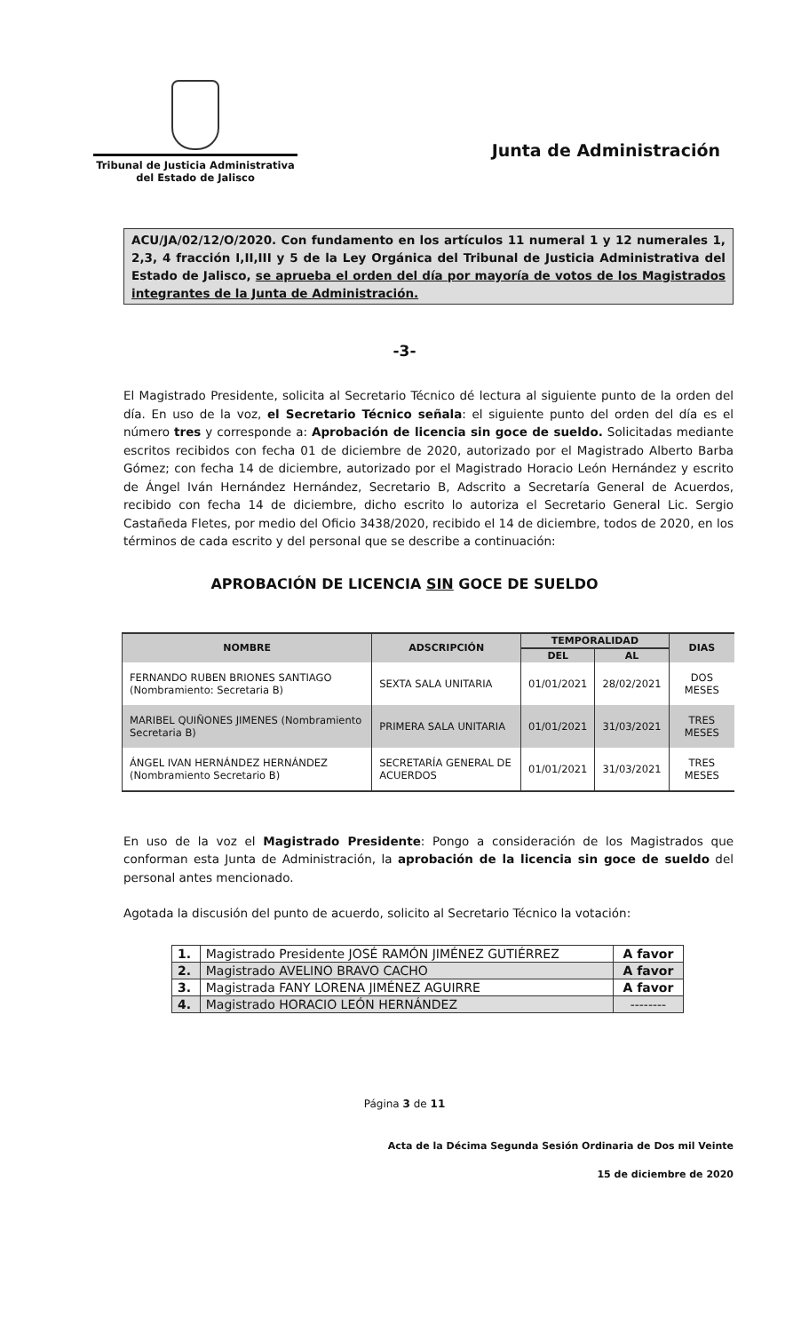Tribunal de Justicia Administrativa
del Estado de Jalisco
Junta de Administración
ACU/JA/02/12/O/2020. Con fundamento en los artículos 11 numeral 1 y 12 numerales 1, 2,3, 4 fracción I,II,III y 5 de la Ley Orgánica del Tribunal de Justicia Administrativa del Estado de Jalisco, se aprueba el orden del día por mayoría de votos de los Magistrados integrantes de la Junta de Administración.
-3-
El Magistrado Presidente, solicita al Secretario Técnico dé lectura al siguiente punto de la orden del día. En uso de la voz, el Secretario Técnico señala: el siguiente punto del orden del día es el número tres y corresponde a: Aprobación de licencia sin goce de sueldo. Solicitadas mediante escritos recibidos con fecha 01 de diciembre de 2020, autorizado por el Magistrado Alberto Barba Gómez; con fecha 14 de diciembre, autorizado por el Magistrado Horacio León Hernández y escrito de Ángel Iván Hernández Hernández, Secretario B, Adscrito a Secretaría General de Acuerdos, recibido con fecha 14 de diciembre, dicho escrito lo autoriza el Secretario General Lic. Sergio Castañeda Fletes, por medio del Oficio 3438/2020, recibido el 14 de diciembre, todos de 2020, en los términos de cada escrito y del personal que se describe a continuación:
APROBACIÓN DE LICENCIA SIN GOCE DE SUELDO
| NOMBRE | ADSCRIPCIÓN | TEMPORALIDAD | | DIAS |
| --- | --- | --- | --- | --- |
| | | DEL | AL | |
| FERNANDO RUBEN BRIONES SANTIAGO (Nombramiento: Secretaria B) | SEXTA SALA UNITARIA | 01/01/2021 | 28/02/2021 | DOS MESES |
| MARIBEL QUIÑONES JIMENES (Nombramiento Secretaria B) | PRIMERA SALA UNITARIA | 01/01/2021 | 31/03/2021 | TRES MESES |
| ÁNGEL IVAN HERNÁNDEZ HERNÁNDEZ (Nombramiento Secretario B) | SECRETARÍA GENERAL DE ACUERDOS | 01/01/2021 | 31/03/2021 | TRES MESES |
En uso de la voz el Magistrado Presidente: Pongo a consideración de los Magistrados que conforman esta Junta de Administración, la aprobación de la licencia sin goce de sueldo del personal antes mencionado.
Agotada la discusión del punto de acuerdo, solicito al Secretario Técnico la votación:
| 1. | Magistrado Presidente JOSÉ RAMÓN JIMÉNEZ GUTIÉRREZ | A favor |
| 2. | Magistrado AVELINO BRAVO CACHO | A favor |
| 3. | Magistrada FANY LORENA JIMÉNEZ AGUIRRE | A favor |
| 4. | Magistrado HORACIO LEÓN HERNÁNDEZ | -------- |
Página 3 de 11
Acta de la Décima Segunda Sesión Ordinaria de Dos mil Veinte
15 de diciembre de 2020